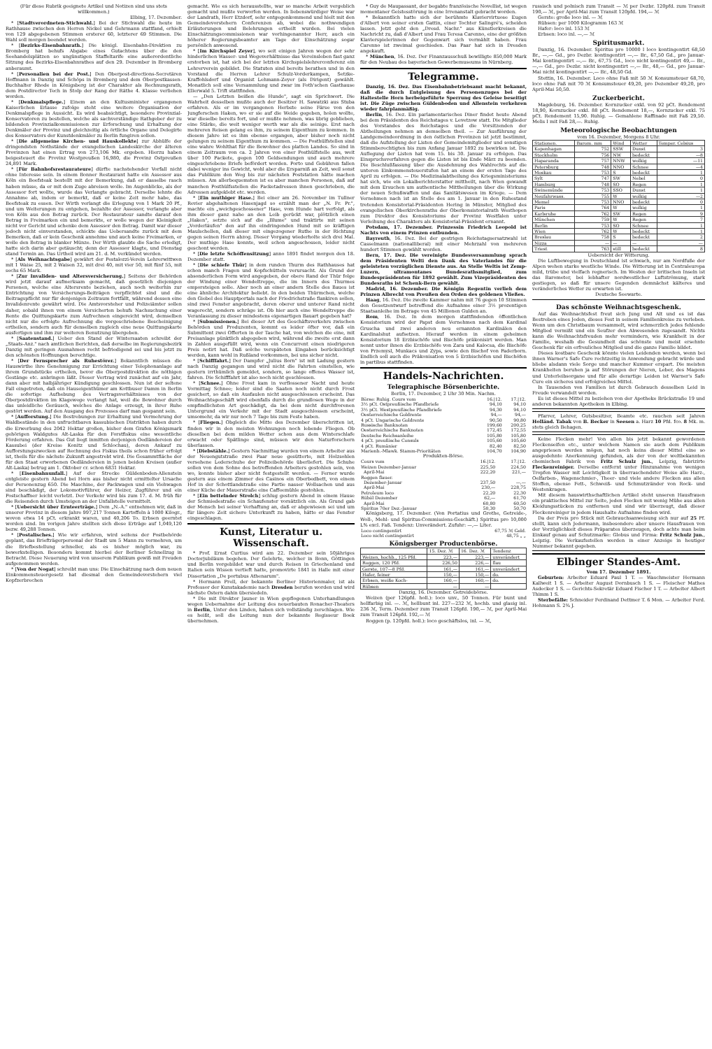(Für diese Rubrik geeignete Artikel und Notizen sind uns stets willkommen.)
Elbing, 17. Dezember.
* [Stadtverordneten-Stichwahl.] Bei der Stichwahl die heute im Rathhause zwischen den Herren Nickel und Gehrmann stattfand, erhielt von 129 abgegebenen Stimmen ersterer 60, letzterer 69 Stimmen. Die Wahl soll morgen beendet werden.
* [Bezirks-Eisenbahnrath.] Die königl. Eisenbahn-Direktion zu Bromberg hat behufs Abgabe eines Gutachtens über die den Seehandelsplätzen so ungünstigen Staffeltarife eine außerordentliche Sitzung des Bezirks-Eisenbahnrathes auf den 29. Dezember in Bromberg anberaumt.
* [Personalien bei der Post.] Den Oberpost-directions-Secretären Hoffmann in Danzig und Schöps in Bromberg und dem Oberpostkassen-Buchhalter Rhode in Königsberg ist der Charakter als Rechnungsrath, dem Postdirector Tech in Stolp der Rang der Räthe 4. Klasse verliehen worden.
* [Denkmalspflege.] Einem an den Kultusminister ergangenen Kaiserlichen Erlasse zufolge steht eine weitere Organisation der Denkmalspflege in Aussicht. Es wird beabsichtigt, besondere Provinzial-Konservatoren zu bestellen, welche als sachverständige Rathgeber der zu bildenden Provinzialkommissionen zur Erforschung und Erhaltung der Denkmäler der Provinz und gleichzeitig als örtliche Organe und Delegirte des Konservators der Kunstdenkmäler zu Berlin fungiren sollen.
* [Die allgemeine Kirchen- und Hauskollekte] zur Abhülfe der dringendsten Nothstände der evangelischen Landeskirche der älteren Provinzen hat einen Ertrag von 273,106 Mk. ergeben. Hierzu haben beigesteuert die Provinz Westpreußen 16,980, die Provinz Ostpreußen 24,891 Mark.
* [Für Bahnhofsrestaurateure] dürfte nachstehender Vorfall nicht ohne Interesse sein. In einem Bonner Restaurant hatte ein Assessor aus Köln ein Beefsteak bestellt mit der Bemerkung, daß er dasselbe rasch haben müsse, da er mit dem Zuge abreisen wolle. Im Augenblicke, als der Assessor fort wollte, wurde das Verlangte gebracht. Derselbe lehnte die Annahme ab, indem er bemerkt, daß er keine Zeit mehr habe, das Beefsteak zu essen. Der Wirth verlangt die Erlegung von 1 Mark 20 Pf., und um Weiterungen zu entgehen, bezahlte der Assessor, verlangte aber von Köln aus den Betrag zurück. Der Restaurateur sandte darauf den Betrag in Freimarken ein und bemerkte, er wolle wegen der Kleinigkeit nicht vor Gericht und schenke dem Assessor den Betrag. Damit war dieser jedoch nicht einverstanden, schickte das Uebersandte zurück mit dem Bemerken, daß er kein Geschenk annehme und auch keine Freimarken, er wolle den Betrag in blanker Münze. Der Wirth glaubte die Sache erledigt, hatte sich darin aber getäuscht; denn der Assessor klagte, und Dienstag stand Termin an. Das Urtheil wird am 21. d. M. verkündet werden.
* [Als Weihnachtsgabe] gewährt der Pestalozzi-Verein Lehrerwittwen mit 1 Waise 25, mit 2 Waisen 32, mit drei 40, mit vier 50, mit fünf 55, mit sechs 65 Mark.
* [Zur Invaliden- und Altersversicherung.] Seitens der Behörden wird jetzt darauf aufmerksam gemacht, daß gesetzlich diejenigen Personen, welche eine Altersrente beziehen, auch noch weiterhin zur Entrichtung von Versicherungs-Beiträgen verpflichtet sind und die Beitragspflicht nur für denjenigen Zeitraum fortfällt, während dessen eine Invalidenrente gewährt wird. Die Amtsvorsteher und Polizeiämter sollen daher, sobald ihnen von einem Versicherten behufs Nachsuchung einer Rente die Quittungskarte zum Aufrechnen eingereicht wird, demselben nicht nur die erfolgte Aufrechnung die vorgeschriebene Bescheinigung ertheilen, sondern auch für denselben zugleich eine neue Quittungskarte ausfertigen und ihm zur weiteren Benutzung übergeben.
* [Saatenstand.] Ueber den Stand der Wintersaaten schreibt der „Staats-Anz." nach amtlichen Berichten, daß derselbe im Regierungsbezirk Danzig mit geringen Ausnahmen recht befriedigend sei und bis jetzt zu den schönsten Hoffnungen berechtige.
* [Der Fernsprecher als Ruhestörer.] Bekanntlich müssen die Hauswirthe ihre Genehmigung zur Errichtung einer Telephonanlage auf ihrem Grundstücke ertheilen, bevor die Oberpostdirektion die nöthigen Gestänge etc. anbringen läßt. Dieser Vertrag wird zunächst auf ein Jahr, dann aber mit halbjähriger Kündigung geschlossen. Nun ist der seltene Fall eingetreten, daß ein Hauseigenthümer am Kottbuser Damm in Berlin die sofortige Aufhebung des Vertragsverhältnisses von der Oberpostdirektion im Klagewege verlangt hat, weil die Bewohner durch das unleidliche Geräusch, welches die Anlage erzeugt, in ihrer Ruhe gestört werden. Auf den Ausgang des Prozesses darf man gespannt sein.
* [Aufforstung.] Die Bestrebungen zur Erhaltung und Vermehrung der Waldbestände in den unfruchtbaren kassubischen Distrikten haben durch die Erwerbung des 2042 Hektar großen, bisher dem Grafen Königsmark gehörigen Waldgutes Alt-Laska für den Forstfiskus eine wesentliche Förderung erfahren. Das Gut liegt inmitten derjenigen Oedländereien der Kassubei (der Kreise Konitz und Schlochau), deren Ankauf zu Aufforstungszwecken auf Rechnung des Fiskus theils schon früher erfolgt ist, theils für die nächste Zukunft angestrebt wird. Die Gesammtfläche der für den Staat erworbenen Oedländereien in jenen beiden Kreisen (außer Alt-Laska) betrug am 1. Oktober cr. schon 6831 Hektar.
* [Eisenbahnunfall.] Auf der Strecke Güldenboden-Allenstein entgleiste gestern Abend bei Horn aus bisher nicht ermittelter Ursache der Personenzug 650. Die Maschine, der Packwagen und ein Viehwagen sind beschädigt, der Lokomotivführer, der Heizer, Zugführer und ein Postschaffner leicht verletzt. Der Verkehr wird bis zum 17. d. M. früh für die Reisenden durch Umsteigen an der Unfallstelle vermittelt.
* [Uebersicht über Ernteerträge.] Dem „N.-A." entnehmen wir, daß in unserer Provinz in diesem Jahre 997,217 Tonnen Kartoffeln à 1000 Kilogr., wovon etwa 14 pCt. erkrankt waren, und 40,206 To. Erbsen geerntet worden sind. Im vorigen Jahre stellten sich diese Erträge auf 1,049,120 bezw. 49,288 Tonnen.
* [Postalisches.] Wie wir erfahren, wird seitens der Postbehörde geplant, das Briefträgerpersonal der Stadt um 5 Mann zu vermehren, um die Briefbestellung schneller, als es bisher möglich war, zu bewerkstelligen. Besonders kommt hierbei der Berliner Schnellzug in Betracht. Diese Neuerung wird von unserem Publikum gewiß mit Freuden aufgenommen werden.
* [Von der Nogat] schreibt man uns: Die Einschätzung nach dem neuen Einkommensteuergesetz hat diesmal den Gemeindevorstehern viel Kopfzerbrechen
gemacht. Wie es sich herausstellte, war so manche Arbeit vergeblich gemacht und mußte verworfen werden. In liebenswürdiger Weise war der Landrath, Herr Etzdorf, sehr entgegenkommend und hielt mit den Gemeindevorstehern Conferenzen ab, wobei die nothwendigen Erläuterungen und Belehrungen ertheilt wurden. Bei vielen Einschätzungscommissionen war vorhingenannter Herr, auch ein höherer Regierungsbeamter am Tage der Einschätzung sogar persönlich anwesend.
* [Im Kirchspiel Zeyer], wo seit einigen Jahren wegen der sehr hinderlichen Wasser- und Wegeverhältnisse das Vereinsleben fast ganz erstorben ist, hat sich bei der letzten Kirchspielslehrerconferenz ein Lehrerverein gebildet. Die Statuten sind bereits berathen und in den Vorstand die Herren Lehrer Schulz-Vorderkampen, Setzke-Kraffohlsdorf und Organist Lehmann-Zeyer (als Dirigent) gewählt. Monatlich soll eine Versammlung und zwar im Foth'schen Gasthause Ellerwald 5. Trift stattfinden.
— „Den Letzten beißen die Hunde", sagt ein Sprichwort. Die Wahrheit desselben mußte auch der Besitzer H. Sawatzki aus Stuba erfahren. Als er im vergangenen Herbste seine Färse von den Jungferschen Haken, wo er sie auf die Weide gegeben, holen wollte, war dieselbe bereits fort, und er mußte nehmen, was übrig geblieben, eine Stärke, die weit weniger werth war als die seinige. Erst nach mehreren Reisen gelang es ihm, zu seinem Eigenthum zu kommen. In diesem Jahre ist es ihm ebenso ergangen, aber bisher noch nicht gelungen zu seinem Eigenthum zu kommen. — Die Posthülfstellen sind eine wahre Wohlthat für die Bewohner des platten Landes. So sind in einem Zeitraum von ca. 2 Jahren von einer Posthülfstelle aus, weit über 100 Packete, gegen 100 Geldsendungen und auch mehrere eingeschriebene Briefe befördert worden. Porto und Gebühren fallen dabei weniger ins Gewicht, wohl aber die Ersparniß an Zeit, weil sonst das Publikum den Weg bis zur nächsten Poststation hätte machen müssen. Am allerbequemsten ist es aber manchen Personen, daß auf manchen Posthülfsstellen die Packetadressen ihnen geschrieben, die Adressen aufgeklebt etc. werden.
* [Ein muthiger Hase.] Bei einer am 26. November im Tullner Revier abgehaltenen Hasenjagd so erzählt man der „N. Fr. Pr.", machte ein „weichgeschossener" Hase, vom Hunde hart verfolgt, als ihm dieser ganz nahe an den Leib gerückt war, plötzlich einen „Haken", setzte sich auf die „Blume" und traktirte mit seinen „Vorderläufen" den auf ihn eindringenden Hund mit so kräftigen Maulschellen, daß dieser mit eingezogener Ruthe in der Richtung gegen seinen Herrn abzog. Dieser Vorgang wiederholte sich drei Mal. Der muthige Hase konnte, weil schon angeschossen, leider nicht geschont werden.
* [Die letzte Schöffensitzung] anno 1891 findet morgen den 18. Dezember statt.
* [Die schiefe Thür] in dem runden Thurm des Rathhauses hat schon manch Fragen und Kopfschütteln verursacht. Als Grund der absonderlichen Form wird angegeben, der obere Rand der Thür folge der Windung einer Wendeltreppe, die im Innern des Thurmes emporsteigen solle. Aber noch an einer andern Stelle des Baues ist eine ähnliche Architektur beliebt. In den beiden Thürmchen, welche den Giebel des Hauptportals nach der Friedrichstraße flankiren sollen, sind zwei Fenster angebracht, deren oberer und unterer Rand nicht wagerecht, sondern schräge ist. Ob hier auch eine Wendeltreppe die Veranlassung zu dieser mindestens eigenartigen Bauart gegeben hat?
* [Submissionen.] Bei dieser Art des Geschäftsverkehrs zwischen Behörden und Produzenten, kommt es leider öfter vor, daß ein Submittent zwei Offerten in der Tasche hat, von welchen die eine, mit Preisanlage pünktlich abgegeben wird, während die zweite erst dann in Zahlen ausgefüllt wird, wenn ein Concurrent einen niedrigeren Preis notirt hat. Daß solche verspäteten Eingaben berücksichtigt werden, kann wohl in Rußland vorkommen, bei uns sicher nicht.
* [Schifffahrt.] Der Dampfer „Julius Born" ist mit Ladung gestern nach Danzig gegangen und wird nicht die Fahrten einstellen, wie gestern irrthümlich gemeldet, sondern, so lange offenes Wasser ist, fahren. Die Schifffahrt ist also noch nicht geschlossen.
* [Schnee.] Ohne Frost kam in verflossener Nacht und heute Vormittag Schnee; leider sind die Saaten noch nicht durch Frost gesichert, so daß ein Ausfaulen nicht ausgeschlossen erscheint. Das Weihnachtsgeschäft wird ebenfalls durch die grundlosen Wege in der empfindlichsten Art geschädigt, da bei dem nicht durchfrorenen Untergrund ein Verkehr mit der Stadt ausgeschlossen erscheint, umsomehr, da wir nur noch 7 Tage bis zum Feste haben.
* [Fliegen.] Obgleich die Mitte des Dezember überschritten ist, finden wir in den meisten Wohnungen noch lebende Fliegen. Ob dieselben bei dem milden Wetter schon aus dem Winterschlafe erwacht oder Spätlinge sind, müssen wir den Naturforschern überlassen.
* [Diebstähle.] Gestern Nachmittag wurden von einem Arbeiter aus der Neuengutstraße zwei Paar neue gesütterte, mit Holzsohlen versehene Lederschuhe der Polizeibehörde überliefert. Die Schuhe sollen von dem Sohne des betreffenden Arbeiters gestohlen sein, von wo, konnte bisher aber nicht festgestellt werden. — Ferner wurde gestern aus einem Zimmer des Casinos ein Oberbedbett, von einem Hof in der Schottlandstraße eine Partie nasser Wollsachen und aus einer Küche der Mauerstraße eine Caffeemühle gestohlen.
* [Ein bettelnder Strolch] schlug gestern Abend in einem Hause der Schmiedestraße ein Schaufenster vorsätzlich ein. Als Grund gab der Mensch bei seiner Verhaftung an, daß er abgewiesen sei und um für längere Zeit sichere Unterkunft zu haben, hätte er das Fenster eingeschlagen.
Kunst, Literatur u. Wissenschaft.
* Prof. Ernst Curtius wird am 22. Dezember sein 50jähriges Doctorjubiläum begehen. Der Gelehrte, welcher in Bonn, Göttingen und Berlin vorgebildet war und durch Reisen in Griechenland und Italien sein Wissen vertieft hatte, promovirte 1841 in Halle mit einer Dissertation „De portubus Athenarum".
* Hermann Prell, der bekannte Berliner Historienmaler, ist als Professor der Kunstakademie nach Dresden berufen worden und wird nächste Ostern dahin übersiedeln.
* Die mit Direktor Jauner in Wien gepflogenen Unterhandlungen wegen Uebernahme der Leitung des neuerbauten Ronacher-Theaters in Berlin, Unter den Linden, haben sich vollständig zerschlagen. Wie es heißt, soll die Leitung nun der bekannte Regisseur Boek übernehmen.
* Guy de Maupassant, der begabte französische Novellist, ist wegen momentaner Geistesstörung in eine Irrenanstalt gebracht worden.
* Bekanntlich hatte sich der berühmte Klaviervirtuose Eugen d'Albert von seiner ersten Gattin, einer Tochter Salingré's, scheiden lassen. Jetzt geht den „Dresd. Nachr." aus Künstlerkreisen die Nachricht zu, daß d'Albert und Frau Teresa Carenno, eine der größten Klavierspielerinnen der Gegenwart sich vermählt haben. Frau Carenno ist zweimal geschieden. Das Paar hat sich in Dresden angekauft.
* München, 16. Dez. Der Finanzausschuß bewilligte 850,000 Mark für den Neubau des bayerischen Gewerbemuseums in Nürnberg.
Telegramme.
Danzig, 16. Dez. Das Eisenbahnbetriebsamt macht bekannt, daß die durch Entgleisung des Personenzuges bei der Haltestelle Horn herbeigeführte Sperrung des Geleise beseitigt ist. Die Züge zwischen Güldenboden und Allenstein verkehren wieder fahrplanmäßig.
Berlin, 16. Dez. Ein parlamentarisches Diner findet heute Abend bei dem Präsidenten des Reichstages v. Levetzow statt. Die Mitglieder des Vorstandes des Reichstages und die Vorsitzenden der Abtheilungen nehmen an demselben theil. — Zur Ausführung der Landgemeindeordnung in den östlichen Provinzen ist jetzt bestimmt, daß die Aufstellung der Listen der Gemeindemitglieder und sonstigen Stimmberechtigten bis zum Anfang Januar 1892 zu bewirken ist. Die Auflegung der Listen hat vom 15. bis 30. Januar zu erfolgen. Das Einspruchsverfahren gegen die Listen ist bis Ende März zu beenden. Die Beschlußfassung über die Ausdehnung des Wahlrechts auf die unteren Einkommensteuerstufen hat an einem der ersten Tage des April zu erfolgen. — Die Medizinalabtheilung des Kriegsministeriums hat sich, wie ein Lokalberichterstatter mittheilt, nach Wien gewandt mit dem Ersuchen um authentische Mittheilungen über die Wirkung der neuen Schußwaffen und das Sanitätswesen im Kriege. — Dem Vernehmen nach ist an Stelle des am 1. Januar in den Ruhestand tretenden Konsistorial-Präsidenten Hering in Münster, Mitglied des evangelischen Oberkirchenraths der Oberkonsistorialrath Westhopen zum Direktor des Konsistoriums der Provinz Westfalen unter Verleihung des Charakters als Konsistorial-Präsident ernannt.
Potsdam, 17. Dezember. Prinzessin Friedrich Leopold ist Nachts von einem Prinzen entbunden.
Bayreuth, 16. Dez. Bei der gestrigen Reichstagsersatzwahl ist Casselmann (nationalliberal) mit einer Mehrzahl von mehreren hundert Stimmen gewählt worden.
Bern, 17. Dez. Die vereinigte Bundesversammlung sprach dem Präsidenten Welti den Dank des Vaterlandes für die geleisteten vorzüglichen Dienste aus. An Stelle Weltis ist Zemp-Luzern, ultramontanes Bundesrathsmitglied, zum Bundespräsidenten für 1892 gewählt. Zum Vizepräsidenten des Bundesraths ist Schenk-Bern gewählt.
Madrid, 16. Dezember. Die Königin Regentin verlieh dem Prinzen Albrecht von Preußen den Orden des goldenen Vließes.
Haag, 16. Dez. Die zweite Kammer nahm mit 76 gegen 10 Stimmen den Gesetzentwurf betreffend die Aufnahme einer 3½ prozentigen Staatsanleihe im Betrage von 45 Millionen Gulden an.
Rom, 16. Dez. In dem morgen stattfindenden öffentlichen Konsistorium wird der Papst dem Vernehmen nach dem Kardinal Gruscha und zwei anderen neu ernannten Kardinälen den Kardinalshut aufsetzen. Hierauf werden in einem geheimen Konsistorium 18 Erzbischöfe und Bischöfe präkonisirt werden. Man nennt unter ihnen die Erzbischöfe von Zara und Kalocsa, die Bischöfe von Przemysl, Munkacs und Zyps, sowie den Bischof von Paderborn. Endlich soll auch die Präkonisation von 5 Erzbischöfen und Bischöfen in partibus stattfinden.
Handels-Nachrichten.
Telegraphische Börsenberichte.
Berlin, 17. Dezember, 2 Uhr 30 Min. Nachm.
| Börse: Ruhig. Cours vom | 16./12. | 17./12. |
| 3½ pCt. Ostpreußische Pfandbriefe | 94,10 | 94,10 |
| 3½ pCt. Westpreußische Pfandbriefe | 94,30 | 94,10 |
| Oesterreichische Goldrente | 94,— | 94,— |
| 4 pCt. Ungarische Goldrente | 90,50 | 90,80 |
| Russische Banknoten | 199,60 | 200,25 |
| Oesterreichische Banknoten | 172,45 | 172,55 |
| Deutsche Reichsanleihe | 105,80 | 105,80 |
| 4 pCt. preußische Consuls | 105,60 | 105,60 |
| 4 pCt. Rumänier | 82,40 | 82,50 |
| Marienb.-Mlawk. Stamm-Prioritäten | 104,70 | 104,90 |
Produkten-Börse.
| Cours vom | 16./12. | 17./12. |
| Weizen Dezember-Januar | 225,50 | 224,50 |
| April-Mai | 222,20 | 221,— |
| Roggen flauer. | | |
| Dezember-Januar | 237,50 | —,— |
| April-Mai | 230,— | 228,75 |
| Petroleum loco | 22,20 | 22,30 |
| Rüböl Dezember | 62,— | 61,70 |
| April-Mai | 60,80 | 60,50 |
| Spiritus 70er Dez.-Januar | 50,30 | 50,70 |
Königsberg, 17. Dezember. (Von Portatius und Grothe, Getreide-, Woll-, Mehl- und Spiritus-Commissions-Geschäft.) Spiritus pro 10,000 L% excl. Faß. Tendenz: Unverändert. Zufuhr: —,— Liter.
| Loco contingentirt | 67,75 ℳ Geld. |
| Loco nicht contingentirt | 48,75 „ „ |
Königsberger Productenbörse.
| | 15. Dez. ℳ | 16. Dez. ℳ | Tendenz |
| --- | --- | --- | --- |
| Weizen, hochb., 125 Pfd. | 223,— | 223,— | unverändert |
| Roggen, 120 Pfd. | 226,50 | 226,— | flau |
| Gerste, 107—8 Pfd. | 161,— | 161,— | unverändert |
| Hafer, feiner | 150,— | 150,— | do. |
| Erbsen, weiße Koch- | 160,— | 160,— | do. |
| Rübsen | — | — | |
Danzig, 16. Dezember. Getreidebörse.
Weizen (per 126pfd. holl.): loco unv., 50 Tonnen. Für bunt und hellfarbig inl. —. ℳ, hellbunt inl. 227—232 ℳ, hochb. und glasig inl. 236 ℳ, Term. Dezember zum Transit 126pfd. 190,— ℳ, per April-Mai zum Transit 126pfd. 192,— ℳ
Roggen (p. 120pfd. holl.): loco geschäftslos, inl. — ℳ,
russisch und polnisch zum Transit — ℳ per Dezbr. 120pfd. zum Transit 190,— ℳ, per April-Mai zum Transit 120pfd. 194,— ℳ
Gerste: große loco inl. — ℳ
Rübsen: per 1000 Kilogramm 163 ℳ
Hafer: loco inl. 153 ℳ
Erbsen: loco inl. —,— ℳ
Spiritusmarkt.
Danzig, 16. Dezember. Spiritus pro 10000 l loco kontingentirt 68,50 Br., —,— Gd., pro Dezbr. kontingentirt —,— Br., 67,50 Gd., pro Januar-Mai kontingentirt —,— Br., 67,75 Gd., loco nicht kontingentirt 49,— Br., —,— Gd., pro Dezbr. nicht kontingentirt —,— Br., 48,— Gd., pro Januar-Mai nicht kontingentirt —,— Br., 48,50 Gd.
Stettin, 16. Dezember. Loco ohne Faß mit 50 ℳ Konsumsteuer 68,70, loco ohne Faß mit 70 ℳ Konsumsteuer 49,20, pro Dezember 49,20, pro April-Mai 50,50.
Zuckerbericht.
Magdeburg, 16. Dezember. Kornzucker exkl. von 92 pCt. Rendement 18,90, Kornzucker exkl. 88 pCt. Rendement 18,—, Kornzucker exkl. 75 pCt. Rendement 15,90. Ruhig. — Gemahlene Raffinade mit Faß 29,50. Melis I mit Faß 28,—. Ruhig.
Meteorologische Beobachtungen
vom 16. Dezember, Morgens 8 Uhr.
| Stationen. | Barom. mm | Wind | Wetter | Temper. Celsius |
| --- | --- | --- | --- | --- |
| Kopenhagen | 752 | SSW | Dunst | 3 |
| Stockholm | 756 | NW | bedeckt | —8 |
| Haparanda | 757 | NNW | wolkig | —11 |
| Petersburg | 748 | NNO | Schnee | —4 |
| Moskau | 753 | S | bedeckt | 1 |
| Sylt | 747 | SW | Nebel | 0 |
| Hamburg | 748 | SO | Regen | 1 |
| Swinemünde | 753 | SSO | Dunst | 1 |
| Neufahrwass. | 755 | W | wolkig | —2 |
| Memel | 753 | NNO | bedeckt | 0 |
| Paris | 764 | W | wolkig | 1 |
| Karlsruhe | 762 | SW | Regen | 9 |
| München | 759 | W | Regen | 7 |
| Berlin | 753 | SO | Schnee | 1 |
| Wien | 762 | W | bedeckt | 1 |
| Breslau | 758 | S | bedeckt | 2 |
| Nizza | — | — | — | — |
| Triest | 763 | still | bedeckt | 8 |
Uebersicht der Witterung.
Die Luftbewegung in Deutschland ist schwach, nur am Nordfuße der Alpen wehen starke westliche Winde. Die Witterung ist in Centraleuropa mild, trübe und vielfach regnerisch. Im Westen der britischen Inseln ist das Barometer, bei lebhafter nordwestlicher Luftströmung, stark gestiegen, so daß für unsere Gegenden demnächst kälteres und veränderliches Wetter zu erwarten ist.
Deutsche Seewarte.
Das schönste Weihnachtsgeschenk.
Auf das Weihnachtsfest freut sich Jung und Alt und es ist das Bestreben eines Jeden, dieses Fest in seinem Familienkreise zu verleben. Wenn um den Christbaum versammelt, wird schmerzlich jedes fehlende Mitglied vermißt und ein Seufzer den Abwesenden zugesandt. Nichts kann die Weihnachtsfreuden mehr vermindern, wie Krankheit in der Familie, weshalb die Gesundheit das schönste und meist ersehnte Geschenk für ein erfreuliches Mitglied und die ganze Familie bildet.
Dieses kostbare Geschenk könnte vielen Leidenden werden, wenn bei ihnen Warner's Safe Cure rechtzeitig in Anwendung gebracht würde und bliebe alsdann viele Sorge und mancher Kummer erspart. Die meisten Krankheiten beruhen ja auf Störungen der Nieren, Leber, des Magens und Unterleibsorgane und für alle derartige Leiden ist Warner's Safe Cure ein sicheres und erfolgreiches Mittel.
In Tausenden von Familien ist durch Gebrauch desselben Leid in Freude verwandelt worden.
Es ist dieses Mittel zu beziehen von der Apotheke Brückstraße 19 und anderen bekannten Apotheken in Elbing.
Pfarrer, Lehrer, Gutsbesitzer, Beamte etc. rauchen seit Jahren Holländ. Tabak von B. Becker in Seesen a. Harz 10 Pfd. fco. 8 Mk. m. stets gleich Behagen.
Keine Flecken mehr! Von allen bis jetzt bekannt gewordenen Fleckenseifen etc., unter welchem Namen sie auch dem Publikum angepriesen werden mögen, hat noch keins dieser Mittel eine so ausgedehnte Anerkennung gefunden, als der von der weltbekannten chemischen Fabrik von Fritz Schulz jun., Leipzig, fabrizirte Fleckenreiniger. Derselbe entfernt unter Hinzunahme von wenigen Tropfen Wasser mit Leichtigkeit in überraschendster Weise alle Harz-, Oelfarben-, Wagenschmier-, Theer- und viele andere Flecken aus allen Stoffen, ebenso Fett-, Schweiß- und Schmutzränder von Rock- und Westenkragen.
Mit diesem hauswirthschaftlichen Artikel steht unseren Hausfrauen ein praktisches Mittel zur Seite, jeden Flecken mit wenig Mühe aus allen Kleidungsstücken zu entfernen und sind wir überzeugt, daß dieser Fleckenreiniger in jedem Haushalte Aufnahme finden wird.
Da der Preis pro Stück mit Gebrauchsanweisung sich nur auf 25 Pf. stellt, kann sich Jedermann, insbesondere aber unsere Hausfrauen von der Vorzüglichkeit dieses Präparates überzeugen, doch achte man beim Einkauf genau auf Schutzmarke: Globus und Firma: Fritz Schulz jun., Leipzig. Die Verkaufsstellen werden in einer Anzeige in heutiger Nummer bekannt gegeben.
Elbinger Standes-Amt.
Vom 17. Dezember 1891.
Geburten: Arbeiter Eduard Paul 1 T. — Waschmeister Hermann Kallweit 1 S. — Arbeiter August Dornbusch 1 S. — Fleischer Mathes Asdecker 1 S. — Gerichts-Sekretär Eduard Fischer 1 T. — Arbeiter Albert Thimm 1 S.
Sterbefälle: Schneider Ferdinand Dettmer T. 6 Mon. — Arbeiter Ferd. Hohmann S. 2¾ J.